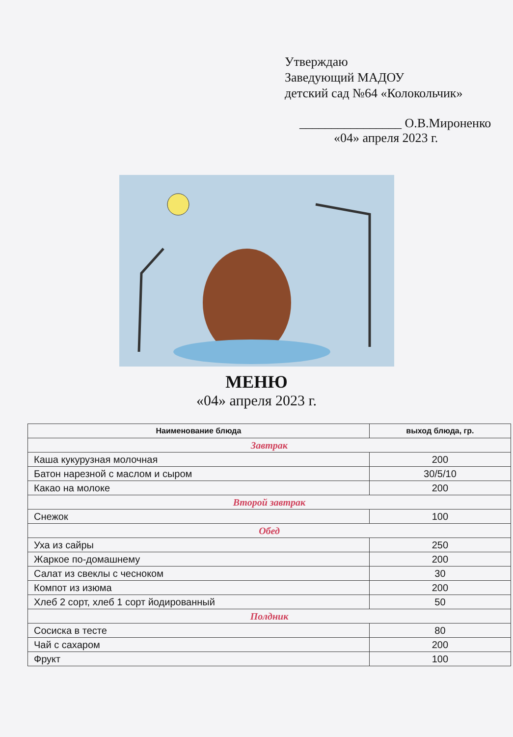Утверждаю
Заведующий МАДОУ
детский сад №64 «Колокольчик»
________________ О.В.Мироненко
«04» апреля 2023 г.
МЕНЮ
«04» апреля 2023 г.
| Наименование блюда | выход блюда, гр. |
| --- | --- |
| Завтрак | |
| Каша кукурузная молочная | 200 |
| Батон нарезной с маслом и сыром | 30/5/10 |
| Какао на молоке | 200 |
| Второй завтрак | |
| Снежок | 100 |
| Обед | |
| Уха из сайры | 250 |
| Жаркое по-домашнему | 200 |
| Салат из свеклы с чесноком | 30 |
| Компот из изюма | 200 |
| Хлеб 2 сорт, хлеб 1 сорт йодированный | 50 |
| Полдник | |
| Сосиска в тесте | 80 |
| Чай с сахаром | 200 |
| Фрукт | 100 |